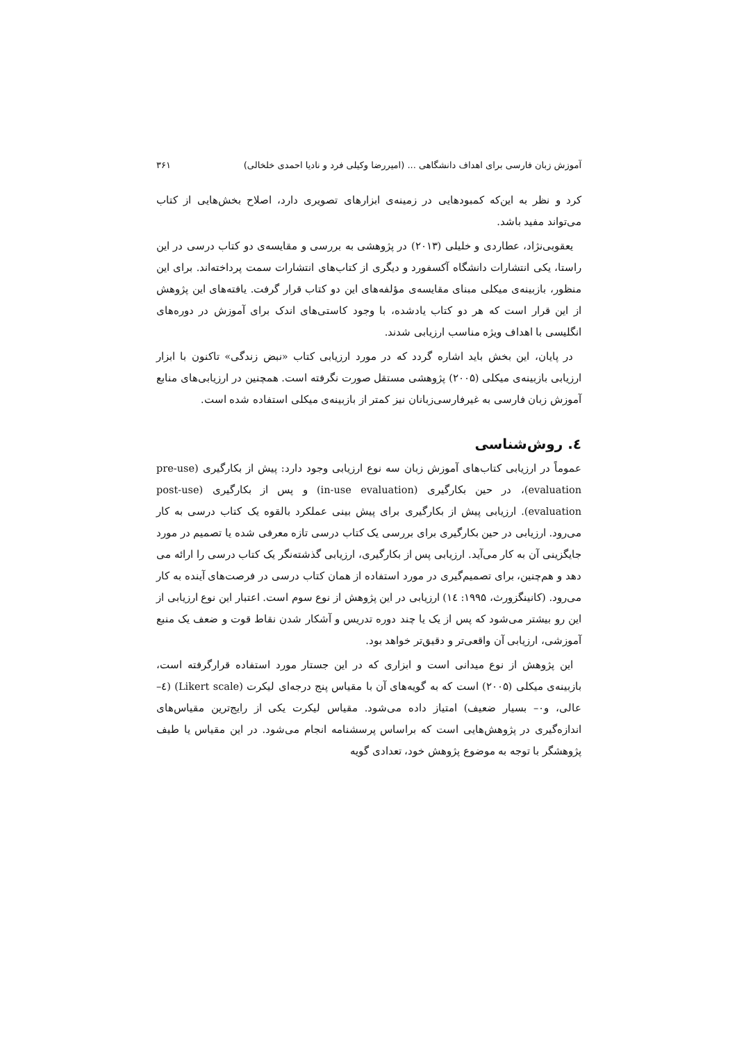آموزش زبان فارسی برای اهداف دانشگاهی ... (امیررضا وکیلی فرد و نادیا احمدی خلخالی) ۳۶۱
کرد و نظر به این‌که کمبودهایی در زمینه‌ی ابزارهای تصویری دارد، اصلاح بخش‌هایی از کتاب می‌تواند مفید باشد.
یعقوبی‌نژاد، عطاردی و خلیلی (۲۰۱۳) در پژوهشی به بررسی و مقایسه‌ی دو کتاب درسی در این راستا، یکی انتشارات دانشگاه آکسفورد و دیگری از کتاب‌های انتشارات سمت پرداخته‌اند. برای این منظور، بازبینه‌ی میکلی مبنای مقایسه‌ی مؤلفه‌های این دو کتاب قرار گرفت. یافته‌های این پژوهش از این قرار است که هر دو کتاب یادشده، با وجود کاستی‌های اندک برای آموزش در دوره‌های انگلیسی با اهداف ویژه مناسب ارزیابی شدند.
در پایان، این بخش باید اشاره گردد که در مورد ارزیابی کتاب «نبض زندگی» تاکنون با ابزار ارزیابی بازبینه‌ی میکلی (۲۰۰۵) پژوهشی مستقل صورت نگرفته است. همچنین در ارزیابی‌های منابع آموزش زبان فارسی به غیرفارسی‌زبانان نیز کمتر از بازبینه‌ی میکلی استفاده شده است.
٤. روش‌شناسی
عموماً در ارزیابی کتاب‌های آموزش زبان سه نوع ارزیابی وجود دارد: پیش از بکارگیری (pre-use evaluation)، در حین بکارگیری (in-use evaluation) و پس از بکارگیری (post-use evaluation). ارزیابی پیش از بکارگیری برای پیش بینی عملکرد بالقوه یک کتاب درسی به کار می‌رود. ارزیابی در حین بکارگیری برای بررسی یک کتاب درسی تازه معرفی شده یا تصمیم در مورد جایگزینی آن به کار می‌آید. ارزیابی پس از بکارگیری، ارزیابی گذشته‌نگر یک کتاب درسی را ارائه می دهد و هم‌چنین، برای تصمیم‌گیری در مورد استفاده از همان کتاب درسی در فرصت‌های آینده به کار می‌رود. (کانینگزورث، ۱۹۹۵: ١٤) ارزیابی در این پژوهش از نوع سوم است. اعتبار این نوع ارزیابی از این رو بیشتر می‌شود که پس از یک یا چند دوره تدریس و آشکار شدن نقاط قوت و ضعف یک منبع آموزشی، ارزیابی آن واقعی‌تر و دقیق‌تر خواهد بود.
این پژوهش از نوع میدانی است و ابزاری که در این جستار مورد استفاده قرارگرفته است، بازبینه‌ی میکلی (۲۰۰۵) است که به گویه‌های آن با مقیاس پنج درجه‌ای لیکرت (Likert scale) (٤–عالی، و۰– بسیار ضعیف) امتیاز داده می‌شود. مقیاس لیکرت یکی از رایج‌ترین مقیاس‌های اندازه‌گیری در پژوهش‌هایی است که براساس پرسشنامه انجام می‌شود. در این مقیاس یا طیف پژوهشگر با توجه به موضوع پژوهش خود، تعدادی گویه